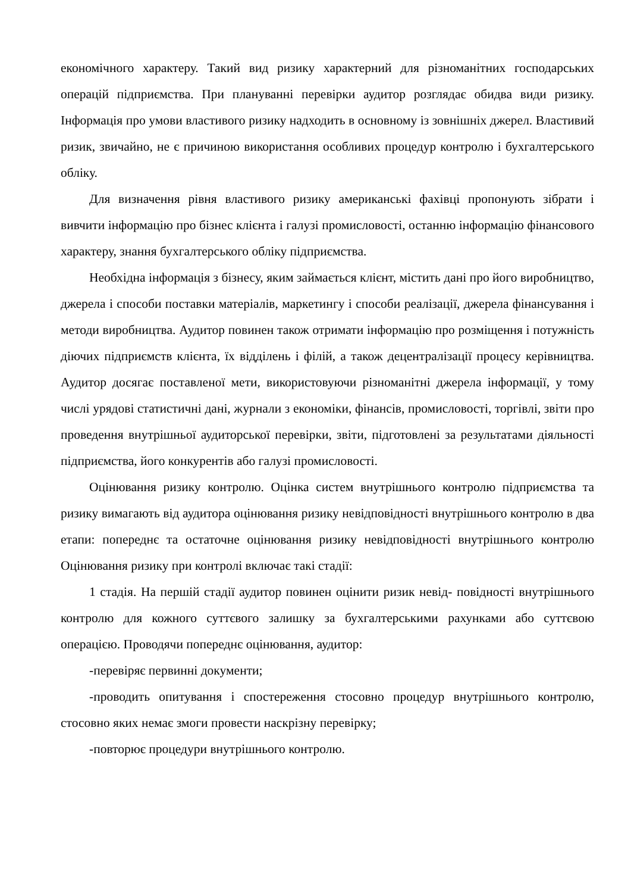економічного характеру. Такий вид ризику характерний для різноманітних господарських операцій підприємства. При плануванні перевірки аудитор розглядає обидва види ризику. Інформація про умови властивого ризику надходить в основному із зовнішніх джерел. Властивий ризик, звичайно, не є причиною використання особливих процедур контролю і бухгалтерського обліку.
Для визначення рівня властивого ризику американські фахівці пропонують зібрати і вивчити інформацію про бізнес клієнта і галузі промисловості, останню інформацію фінансового характеру, знання бухгалтерського обліку підприємства.
Необхідна інформація з бізнесу, яким займається клієнт, містить дані про його виробництво, джерела і способи поставки матеріалів, маркетингу і способи реалізації, джерела фінансування і методи виробництва. Аудитор повинен також отримати інформацію про розміщення і потужність діючих підприємств клієнта, їх відділень і філій, а також децентралізації процесу керівництва. Аудитор досягає поставленої мети, використовуючи різноманітні джерела інформації, у тому числі урядові статистичні дані, журнали з економіки, фінансів, промисловості, торгівлі, звіти про проведення внутрішньої аудиторської перевірки, звіти, підготовлені за результатами діяльності підприємства, його конкурентів або галузі промисловості.
Оцінювання ризику контролю. Оцінка систем внутрішнього контролю підприємства та ризику вимагають від аудитора оцінювання ризику невідповідності внутрішнього контролю в два етапи: попереднє та остаточне оцінювання ризику невідповідності внутрішнього контролю Оцінювання ризику при контролі включає такі стадії:
1 стадія. На першій стадії аудитор повинен оцінити ризик невід- повідності внутрішнього контролю для кожного суттєвого залишку за бухгалтерськими рахунками або суттєвою операцією. Проводячи попереднє оцінювання, аудитор:
-перевіряє первинні документи;
-проводить опитування і спостереження стосовно процедур внутрішнього контролю, стосовно яких немає змоги провести наскрізну перевірку;
-повторює процедури внутрішнього контролю.